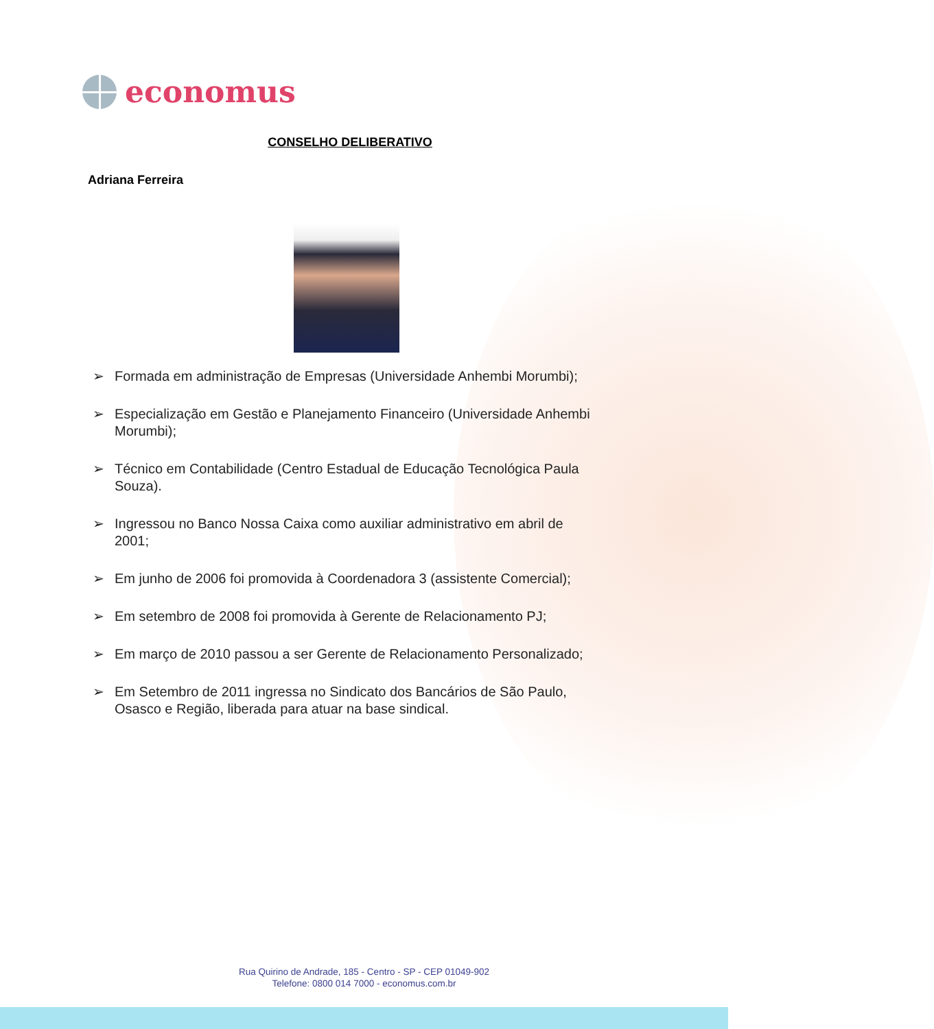economus
CONSELHO DELIBERATIVO
Adriana Ferreira
➢ Formada em administração de Empresas (Universidade Anhembi Morumbi);
➢ Especialização em Gestão e Planejamento Financeiro (Universidade Anhembi Morumbi);
➢ Técnico em Contabilidade (Centro Estadual de Educação Tecnológica Paula Souza).
➢ Ingressou no Banco Nossa Caixa como auxiliar administrativo em abril de 2001;
➢ Em junho de 2006 foi promovida à Coordenadora 3 (assistente Comercial);
➢ Em setembro de 2008 foi promovida à Gerente de Relacionamento PJ;
➢ Em março de 2010 passou a ser Gerente de Relacionamento Personalizado;
➢ Em Setembro de 2011 ingressa no Sindicato dos Bancários de São Paulo, Osasco e Região, liberada para atuar na base sindical.
Rua Quirino de Andrade, 185 - Centro - SP - CEP 01049-902
Telefone: 0800 014 7000 - economus.com.br